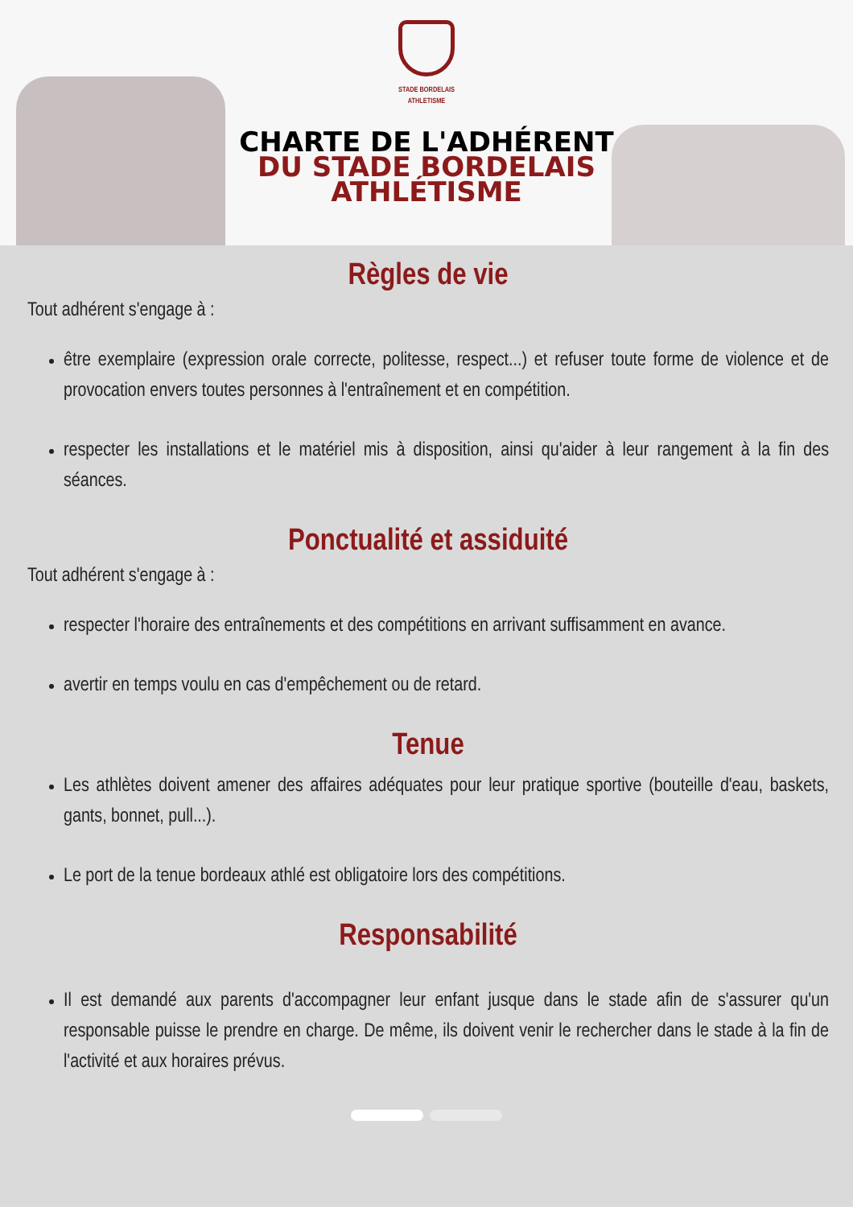STADE BORDELAIS
ATHLETISME
CHARTE DE L'ADHÉRENT
DU STADE BORDELAIS
ATHLÉTISME
Règles de vie
Tout adhérent s'engage à :
être exemplaire (expression orale correcte, politesse, respect...) et refuser toute forme de violence et de provocation envers toutes personnes à l'entraînement et en compétition.
respecter les installations et le matériel mis à disposition, ainsi qu'aider à leur rangement à la fin des séances.
Ponctualité et assiduité
Tout adhérent s'engage à :
respecter l'horaire des entraînements et des compétitions en arrivant suffisamment en avance.
avertir en temps voulu en cas d'empêchement ou de retard.
Tenue
Les athlètes doivent amener des affaires adéquates pour leur pratique sportive (bouteille d'eau, baskets, gants, bonnet, pull...).
Le port de la tenue bordeaux athlé est obligatoire lors des compétitions.
Responsabilité
Il est demandé aux parents d'accompagner leur enfant jusque dans le stade afin de s'assurer qu'un responsable puisse le prendre en charge. De même, ils doivent venir le rechercher dans le stade à la fin de l'activité et aux horaires prévus.